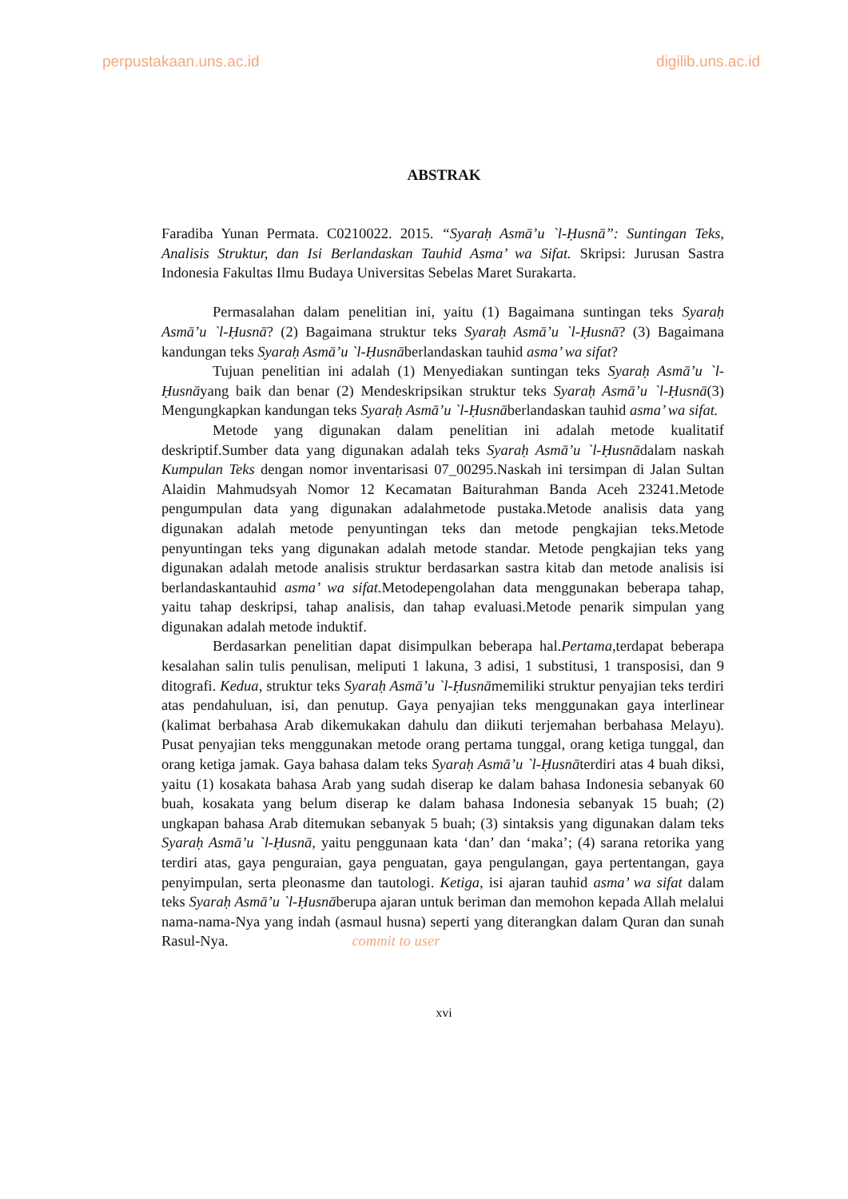perpustakaan.uns.ac.id digilib.uns.ac.id
ABSTRAK
Faradiba Yunan Permata. C0210022. 2015. “Syaraḥ Asmā’u `l-Ḥusnā”: Suntingan Teks, Analisis Struktur, dan Isi Berlandaskan Tauhid Asma’ wa Sifat. Skripsi: Jurusan Sastra Indonesia Fakultas Ilmu Budaya Universitas Sebelas Maret Surakarta.
Permasalahan dalam penelitian ini, yaitu (1) Bagaimana suntingan teks Syaraḥ Asmā’u `l-Ḥusnā? (2) Bagaimana struktur teks Syaraḥ Asmā’u `l-Ḥusnā? (3) Bagaimana kandungan teks Syaraḥ Asmā’u `l-Ḥusnāberlandaskan tauhid asma’ wa sifat?
Tujuan penelitian ini adalah (1) Menyediakan suntingan teks Syaraḥ Asmā’u `l-Ḥusnāyang baik dan benar (2) Mendeskripsikan struktur teks Syaraḥ Asmā’u `l-Ḥusnā(3) Mengungkapkan kandungan teks Syaraḥ Asmā’u `l-Ḥusnāberlandaskan tauhid asma’ wa sifat.
Metode yang digunakan dalam penelitian ini adalah metode kualitatif deskriptif.Sumber data yang digunakan adalah teks Syaraḥ Asmā’u `l-Ḥusnādalam naskah Kumpulan Teks dengan nomor inventarisasi 07_00295.Naskah ini tersimpan di Jalan Sultan Alaidin Mahmudsyah Nomor 12 Kecamatan Baiturahman Banda Aceh 23241.Metode pengumpulan data yang digunakan adalahmetode pustaka.Metode analisis data yang digunakan adalah metode penyuntingan teks dan metode pengkajian teks.Metode penyuntingan teks yang digunakan adalah metode standar. Metode pengkajian teks yang digunakan adalah metode analisis struktur berdasarkan sastra kitab dan metode analisis isi berlandaskantauhid asma’ wa sifat. Metodepengolahan data menggunakan beberapa tahap, yaitu tahap deskripsi, tahap analisis, dan tahap evaluasi.Metode penarik simpulan yang digunakan adalah metode induktif.
Berdasarkan penelitian dapat disimpulkan beberapa hal.Pertama,terdapat beberapa kesalahan salin tulis penulisan, meliputi 1 lakuna, 3 adisi, 1 substitusi, 1 transposisi, dan 9 ditografi. Kedua, struktur teks Syaraḥ Asmā’u `l-Ḥusnāmemiliki struktur penyajian teks terdiri atas pendahuluan, isi, dan penutup. Gaya penyajian teks menggunakan gaya interlinear (kalimat berbahasa Arab dikemukakan dahulu dan diikuti terjemahan berbahasa Melayu). Pusat penyajian teks menggunakan metode orang pertama tunggal, orang ketiga tunggal, dan orang ketiga jamak. Gaya bahasa dalam teks Syaraḥ Asmā’u `l-Ḥusnāterdiri atas 4 buah diksi, yaitu (1) kosakata bahasa Arab yang sudah diserap ke dalam bahasa Indonesia sebanyak 60 buah, kosakata yang belum diserap ke dalam bahasa Indonesia sebanyak 15 buah; (2) ungkapan bahasa Arab ditemukan sebanyak 5 buah; (3) sintaksis yang digunakan dalam teks Syaraḥ Asmā’u `l-Ḥusnā, yaitu penggunaan kata ‘dan’ dan ‘maka’; (4) sarana retorika yang terdiri atas, gaya penguraian, gaya penguatan, gaya pengulangan, gaya pertentangan, gaya penyimpulan, serta pleonasme dan tautologi. Ketiga, isi ajaran tauhid asma’ wa sifat dalam teks Syaraḥ Asmā’u `l-Ḥusnāberupa ajaran untuk beriman dan memohon kepada Allah melalui nama-nama-Nya yang indah (asmaul husna) seperti yang diterangkan dalam Quran dan sunah Rasul-Nya. commit to user
xvi